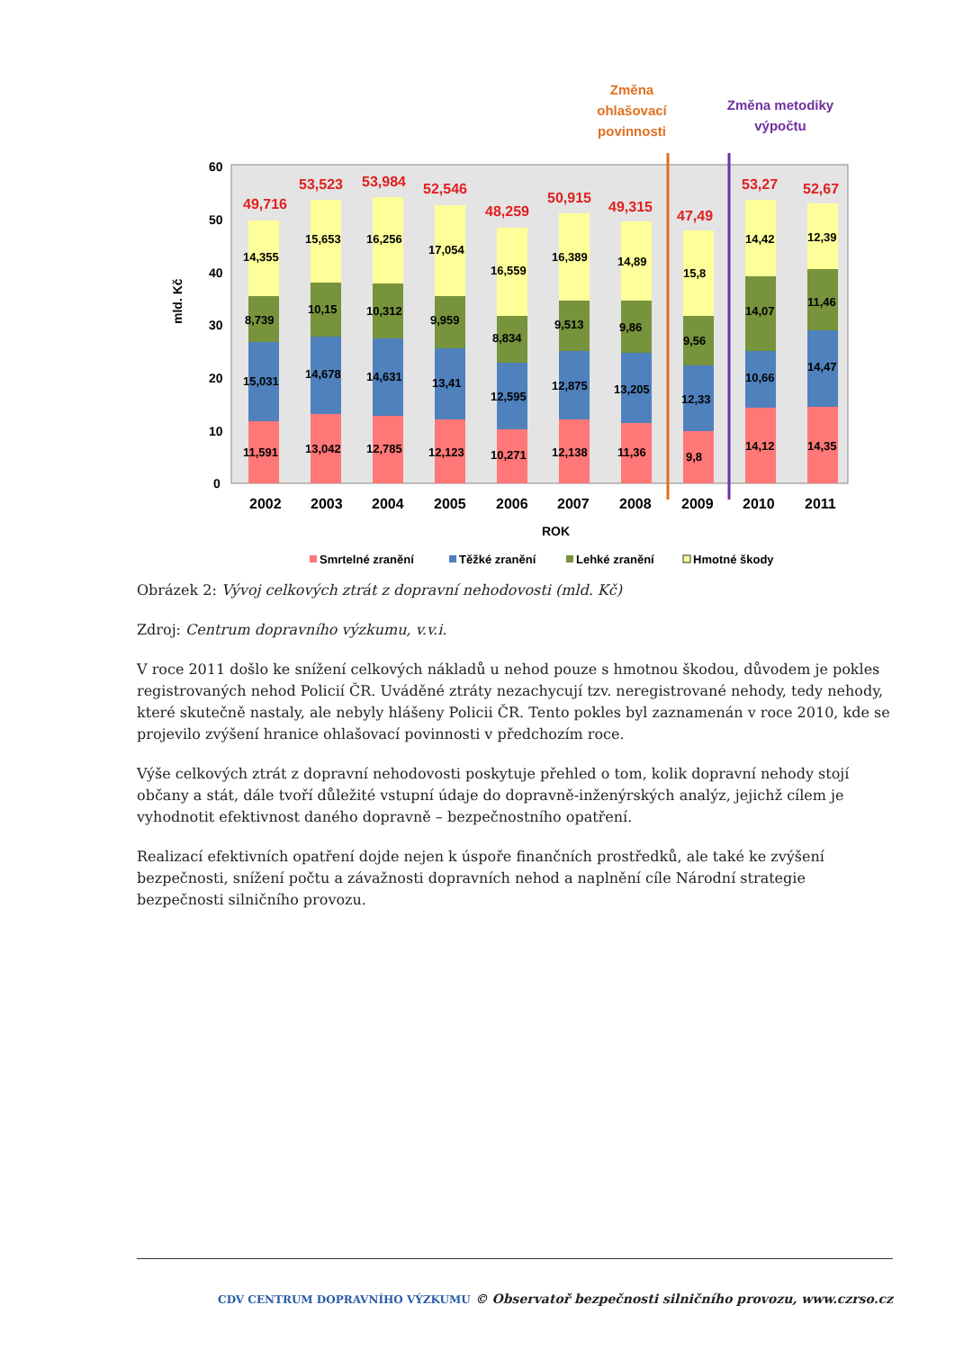Změna
ohlašovací
povinnosti
Změna metodiky
výpočtu
60
50
40
30
20
10
0
mld. Kč
49,716
14,355
8,739
15,031
11,591
2002
53,523
15,653
10,15
14,678
13,042
2003
53,984
16,256
10,312
14,631
12,785
2004
52,546
17,054
9,959
13,41
12,123
2005
48,259
16,559
8,834
12,595
10,271
2006
50,915
16,389
9,513
12,875
12,138
2007
49,315
14,89
9,86
13,205
11,36
2008
47,49
15,8
9,56
12,33
9,8
2009
53,27
14,42
14,07
10,66
14,12
2010
52,67
12,39
11,46
14,47
14,35
2011
ROK
Smrtelné zranění
Těžké zranění
Lehké zranění
Hmotné škody
Obrázek 2: Vývoj celkových ztrát z dopravní nehodovosti (mld. Kč)
Zdroj: Centrum dopravního výzkumu, v.v.i.
V roce 2011 došlo ke snížení celkových nákladů u nehod pouze s hmotnou škodou, důvodem je pokles registrovaných nehod Policií ČR. Uváděné ztráty nezachycují tzv. neregistrované nehody, tedy nehody, které skutečně nastaly, ale nebyly hlášeny Policii ČR. Tento pokles byl zaznamenán v roce 2010, kde se projevilo zvýšení hranice ohlašovací povinnosti v předchozím roce.
Výše celkových ztrát z dopravní nehodovosti poskytuje přehled o tom, kolik dopravní nehody stojí občany a stát, dále tvoří důležité vstupní údaje do dopravně-inženýrských analýz, jejichž cílem je vyhodnotit efektivnost daného dopravně – bezpečnostního opatření.
Realizací efektivních opatření dojde nejen k úspoře finančních prostředků, ale také ke zvýšení bezpečnosti, snížení počtu a závažnosti dopravních nehod a naplnění cíle Národní strategie bezpečnosti silničního provozu.
CDV CENTRUM DOPRAVNÍHO VÝZKUMU © Observatoř bezpečnosti silničního provozu, www.czrso.cz